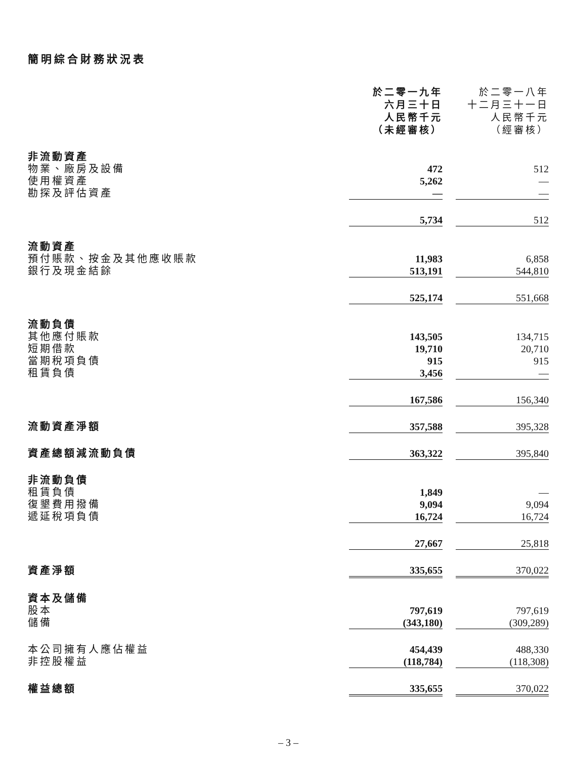簡明綜合財務狀況表
| | 於二零一九年 六月三十日 人民幣千元 （未經審核） | | 於二零一八年 十二月三十一日 人民幣千元 （經審核） |
| --- | --- | --- | --- |
| 非流動資產 | | | |
| 物業、廠房及設備 | 472 | | 512 |
| 使用權資產 | 5,262 | | — |
| 勘探及評估資產 | — | | — |
| | 5,734 | | 512 |
| 流動資產 | | | |
| 預付賬款、按金及其他應收賬款 | 11,983 | | 6,858 |
| 銀行及現金結餘 | 513,191 | | 544,810 |
| | 525,174 | | 551,668 |
| 流動負債 | | | |
| 其他應付賬款 | 143,505 | | 134,715 |
| 短期借款 | 19,710 | | 20,710 |
| 當期稅項負債 | 915 | | 915 |
| 租賃負債 | 3,456 | | — |
| | 167,586 | | 156,340 |
| 流動資產淨額 | 357,588 | | 395,328 |
| 資產總額減流動負債 | 363,322 | | 395,840 |
| 非流動負債 | | | |
| 租賃負債 | 1,849 | | — |
| 復墾費用撥備 | 9,094 | | 9,094 |
| 遞延稅項負債 | 16,724 | | 16,724 |
| | 27,667 | | 25,818 |
| 資產淨額 | 335,655 | | 370,022 |
| 資本及儲備 | | | |
| 股本 | 797,619 | | 797,619 |
| 儲備 | (343,180) | | (309,289) |
| 本公司擁有人應佔權益 | 454,439 | | 488,330 |
| 非控股權益 | (118,784) | | (118,308) |
| 權益總額 | 335,655 | | 370,022 |
– 3 –